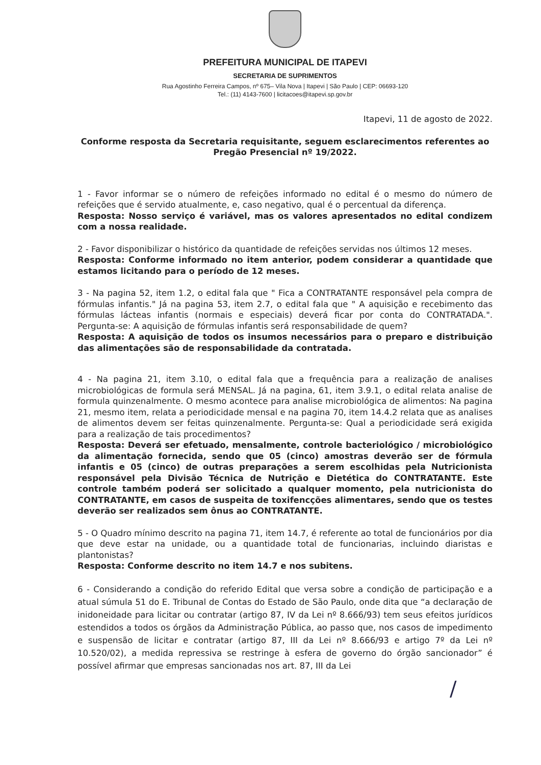PREFEITURA MUNICIPAL DE ITAPEVI
SECRETARIA DE SUPRIMENTOS
Rua Agostinho Ferreira Campos, nº 675– Vila Nova | Itapevi | São Paulo | CEP: 06693-120
Tel.: (11) 4143-7600 | licitacoes@itapevi.sp.gov.br
Itapevi, 11 de agosto de 2022.
Conforme resposta da Secretaria requisitante, seguem esclarecimentos referentes ao Pregão Presencial nº 19/2022.
1 - Favor informar se o número de refeições informado no edital é o mesmo do número de refeições que é servido atualmente, e, caso negativo, qual é o percentual da diferença.
Resposta: Nosso serviço é variável, mas os valores apresentados no edital condizem com a nossa realidade.
2 - Favor disponibilizar o histórico da quantidade de refeições servidas nos últimos 12 meses.
Resposta: Conforme informado no item anterior, podem considerar a quantidade que estamos licitando para o período de 12 meses.
3 - Na pagina 52, item 1.2, o edital fala que " Fica a CONTRATANTE responsável pela compra de fórmulas infantis." Já na pagina 53, item 2.7, o edital fala que " A aquisição e recebimento das fórmulas lácteas infantis (normais e especiais) deverá ficar por conta do CONTRATADA.". Pergunta-se: A aquisição de fórmulas infantis será responsabilidade de quem?
Resposta: A aquisição de todos os insumos necessários para o preparo e distribuição das alimentações são de responsabilidade da contratada.
4 - Na pagina 21, item 3.10, o edital fala que a frequência para a realização de analises microbiológicas de formula será MENSAL. Já na pagina, 61, item 3.9.1, o edital relata analise de formula quinzenalmente. O mesmo acontece para analise microbiológica de alimentos: Na pagina 21, mesmo item, relata a periodicidade mensal e na pagina 70, item 14.4.2 relata que as analises de alimentos devem ser feitas quinzenalmente. Pergunta-se: Qual a periodicidade será exigida para a realização de tais procedimentos?
Resposta: Deverá ser efetuado, mensalmente, controle bacteriológico / microbiológico da alimentação fornecida, sendo que 05 (cinco) amostras deverão ser de fórmula infantis e 05 (cinco) de outras preparações a serem escolhidas pela Nutricionista responsável pela Divisão Técnica de Nutrição e Dietética do CONTRATANTE. Este controle também poderá ser solicitado a qualquer momento, pela nutricionista do CONTRATANTE, em casos de suspeita de toxifencções alimentares, sendo que os testes deverão ser realizados sem ônus ao CONTRATANTE.
5 - O Quadro mínimo descrito na pagina 71, item 14.7, é referente ao total de funcionários por dia que deve estar na unidade, ou a quantidade total de funcionarias, incluindo diaristas e plantonistas?
Resposta: Conforme descrito no item 14.7 e nos subitens.
6 - Considerando a condição do referido Edital que versa sobre a condição de participação e a atual súmula 51 do E. Tribunal de Contas do Estado de São Paulo, onde dita que “a declaração de inidoneidade para licitar ou contratar (artigo 87, IV da Lei nº 8.666/93) tem seus efeitos jurídicos estendidos a todos os órgãos da Administração Pública, ao passo que, nos casos de impedimento e suspensão de licitar e contratar (artigo 87, III da Lei nº 8.666/93 e artigo 7º da Lei nº 10.520/02), a medida repressiva se restringe à esfera de governo do órgão sancionador” é possível afirmar que empresas sancionadas nos art. 87, III da Lei
/